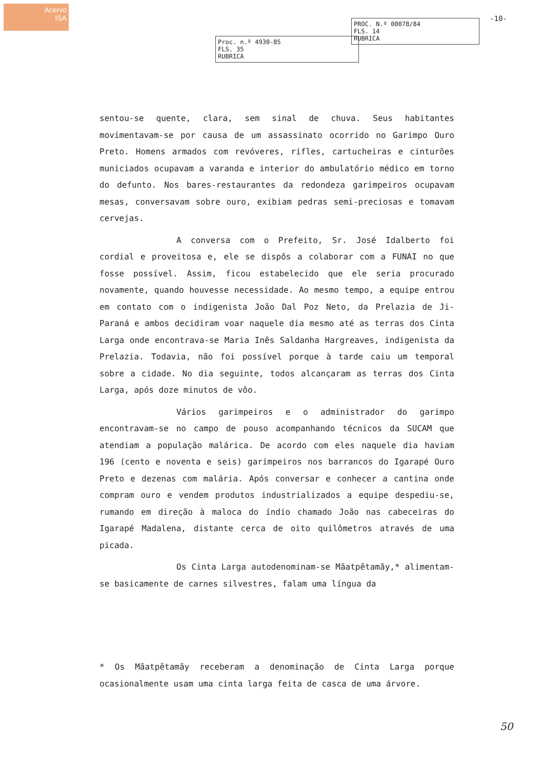Acervo
ISA
Proc. n.º 4930-85
FLS. 35
RUBRICA
PROC. N.º 00078/84
FLS. 14
RUBRICA
-10-
sentou-se quente, clara, sem sinal de chuva. Seus habitantes movimentavam-se por causa de um assassinato ocorrido no Garimpo Ouro Preto. Homens armados com revóveres, rifles, cartucheiras e cinturões municiados ocupavam a varanda e interior do ambulatório médico em torno do defunto. Nos bares-restaurantes da redondeza garimpeiros ocupavam mesas, conversavam sobre ouro, exibiam pedras semi-preciosas e tomavam cervejas.
A conversa com o Prefeito, Sr. José Idalberto foi cordial e proveitosa e, ele se dispôs a colaborar com a FUNAI no que fosse possível. Assim, ficou estabelecido que ele seria procurado novamente, quando houvesse necessidade. Ao mesmo tempo, a equipe entrou em contato com o indigenista João Dal Poz Neto, da Prelazia de Ji-Paraná e ambos decidiram voar naquele dia mesmo até as terras dos Cinta Larga onde encontrava-se Maria Inês Saldanha Hargreaves, indigenista da Prelazia. Todavia, não foi possível porque à tarde caiu um temporal sobre a cidade. No dia seguinte, todos alcançaram as terras dos Cinta Larga, após doze minutos de vôo.
Vários garimpeiros e o administrador do garimpo encontravam-se no campo de pouso acompanhando técnicos da SUCAM que atendiam a população malárica. De acordo com eles naquele dia haviam 196 (cento e noventa e seis) garimpeiros nos barrancos do Igarapé Ouro Preto e dezenas com malária. Após conversar e conhecer a cantina onde compram ouro e vendem produtos industrializados a equipe despediu-se, rumando em direção à maloca do índio chamado João nas cabeceiras do Igarapé Madalena, distante cerca de oito quilômetros através de uma picada.
Os Cinta Larga autodenominam-se Mãatpẽtamãy,* alimentam-se basicamente de carnes silvestres, falam uma língua da
* Os Mãatpẽtamãy receberam a denominação de Cinta Larga porque ocasionalmente usam uma cinta larga feita de casca de uma árvore.
50